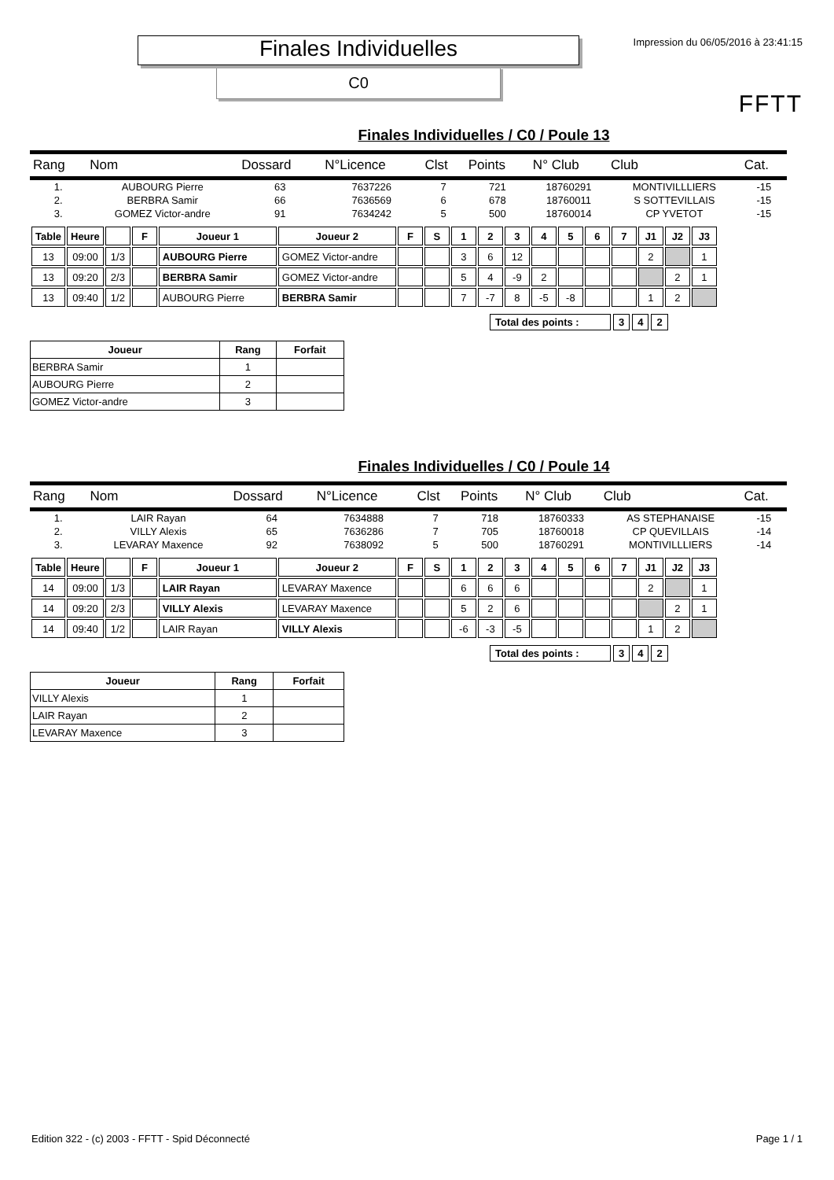Impression du 06/05/2016 à 23:41:15
FFTT
Finales Individuelles
C0
Finales Individuelles / C0 / Poule 13
| Rang | Nom | Dossard | N°Licence | Clst | Points | N° Club | Club | Cat. |
| --- | --- | --- | --- | --- | --- | --- | --- | --- |
| 1. | AUBOURG Pierre | 63 | 7637226 | 7 | 721 | 18760291 | MONTIVILLLIERS | -15 |
| 2. | BERBRA Samir | 66 | 7636569 | 6 | 678 | 18760011 | S SOTTEVILLAIS | -15 |
| 3. | GOMEZ Victor-andre | 91 | 7634242 | 5 | 500 | 18760014 | CP YVETOT | -15 |
| Table | Heure | | F | Joueur 1 | Joueur 2 | F | S | 1 | 2 | 3 | 4 | 5 | 6 | 7 | J1 | J2 | J3 |
| --- | --- | --- | --- | --- | --- | --- | --- | --- | --- | --- | --- | --- | --- | --- | --- | --- | --- |
| 13 | 09:00 | 1/3 | | AUBOURG Pierre | GOMEZ Victor-andre | | | 3 | 6 | 12 | | | | | 2 | | 1 |
| 13 | 09:20 | 2/3 | | BERBRA Samir | GOMEZ Victor-andre | | | 5 | 4 | -9 | 2 | | | | | 2 | 1 |
| 13 | 09:40 | 1/2 | | AUBOURG Pierre | BERBRA Samir | | | 7 | -7 | 8 | -5 | -8 | | | 1 | 2 | |
| Total des points : | 3 | 4 | 2 |
| Joueur | Rang | Forfait |
| --- | --- | --- |
| BERBRA Samir | 1 | |
| AUBOURG Pierre | 2 | |
| GOMEZ Victor-andre | 3 | |
Finales Individuelles / C0 / Poule 14
| Rang | Nom | Dossard | N°Licence | Clst | Points | N° Club | Club | Cat. |
| --- | --- | --- | --- | --- | --- | --- | --- | --- |
| 1. | LAIR Rayan | 64 | 7634888 | 7 | 718 | 18760333 | AS STEPHANAISE | -15 |
| 2. | VILLY Alexis | 65 | 7636286 | 7 | 705 | 18760018 | CP QUEVILLAIS | -14 |
| 3. | LEVARAY Maxence | 92 | 7638092 | 5 | 500 | 18760291 | MONTIVILLLIERS | -14 |
| Table | Heure | | F | Joueur 1 | Joueur 2 | F | S | 1 | 2 | 3 | 4 | 5 | 6 | 7 | J1 | J2 | J3 |
| --- | --- | --- | --- | --- | --- | --- | --- | --- | --- | --- | --- | --- | --- | --- | --- | --- | --- |
| 14 | 09:00 | 1/3 | | LAIR Rayan | LEVARAY Maxence | | | 6 | 6 | 6 | | | | | 2 | | 1 |
| 14 | 09:20 | 2/3 | | VILLY Alexis | LEVARAY Maxence | | | 5 | 2 | 6 | | | | | | 2 | 1 |
| 14 | 09:40 | 1/2 | | LAIR Rayan | VILLY Alexis | | | -6 | -3 | -5 | | | | | 1 | 2 | |
| Total des points : | 3 | 4 | 2 |
| Joueur | Rang | Forfait |
| --- | --- | --- |
| VILLY Alexis | 1 | |
| LAIR Rayan | 2 | |
| LEVARAY Maxence | 3 | |
Edition 322 - (c) 2003 - FFTT - Spid Déconnecté Page 1 / 1